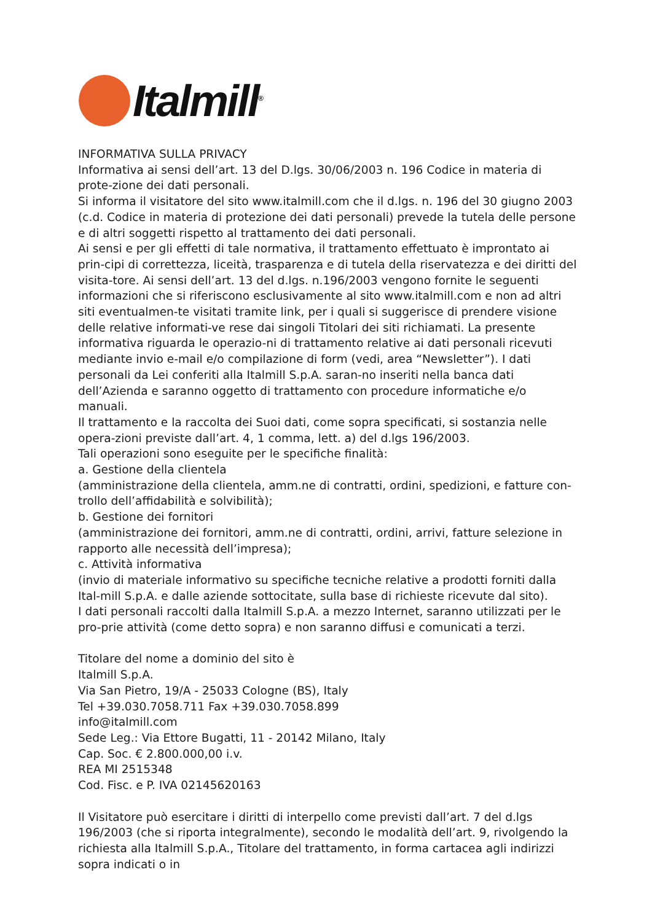Italmill<sup>®</sup>
INFORMATIVA SULLA PRIVACY
Informativa ai sensi dell’art. 13 del D.lgs. 30/06/2003 n. 196 Codice in materia di prote-zione dei dati personali.
Si informa il visitatore del sito www.italmill.com che il d.lgs. n. 196 del 30 giugno 2003 (c.d. Codice in materia di protezione dei dati personali) prevede la tutela delle persone e di altri soggetti rispetto al trattamento dei dati personali.
Ai sensi e per gli effetti di tale normativa, il trattamento effettuato è improntato ai prin-cipi di correttezza, liceità, trasparenza e di tutela della riservatezza e dei diritti del visita-tore. Ai sensi dell’art. 13 del d.lgs. n.196/2003 vengono fornite le seguenti informazioni che si riferiscono esclusivamente al sito www.italmill.com e non ad altri siti eventualmen-te visitati tramite link, per i quali si suggerisce di prendere visione delle relative informati-ve rese dai singoli Titolari dei siti richiamati. La presente informativa riguarda le operazio-ni di trattamento relative ai dati personali ricevuti mediante invio e-mail e/o compilazione di form (vedi, area “Newsletter”). I dati personali da Lei conferiti alla Italmill S.p.A. saran-no inseriti nella banca dati dell’Azienda e saranno oggetto di trattamento con procedure informatiche e/o manuali.
Il trattamento e la raccolta dei Suoi dati, come sopra specificati, si sostanzia nelle opera-zioni previste dall’art. 4, 1 comma, lett. a) del d.lgs 196/2003.
Tali operazioni sono eseguite per le specifiche finalità:
a. Gestione della clientela
(amministrazione della clientela, amm.ne di contratti, ordini, spedizioni, e fatture con-trollo dell’affidabilità e solvibilità);
b. Gestione dei fornitori
(amministrazione dei fornitori, amm.ne di contratti, ordini, arrivi, fatture selezione in rapporto alle necessità dell’impresa);
c. Attività informativa
(invio di materiale informativo su specifiche tecniche relative a prodotti forniti dalla Ital-mill S.p.A. e dalle aziende sottocitate, sulla base di richieste ricevute dal sito).
I dati personali raccolti dalla Italmill S.p.A. a mezzo Internet, saranno utilizzati per le pro-prie attività (come detto sopra) e non saranno diffusi e comunicati a terzi.
Titolare del nome a dominio del sito è
Italmill S.p.A.
Via San Pietro, 19/A - 25033 Cologne (BS), Italy
Tel +39.030.7058.711 Fax +39.030.7058.899
info@italmill.com
Sede Leg.: Via Ettore Bugatti, 11 - 20142 Milano, Italy
Cap. Soc. € 2.800.000,00 i.v.
REA MI 2515348
Cod. Fisc. e P. IVA 02145620163
Il Visitatore può esercitare i diritti di interpello come previsti dall’art. 7 del d.lgs 196/2003 (che si riporta integralmente), secondo le modalità dell’art. 9, rivolgendo la richiesta alla Italmill S.p.A., Titolare del trattamento, in forma cartacea agli indirizzi sopra indicati o in